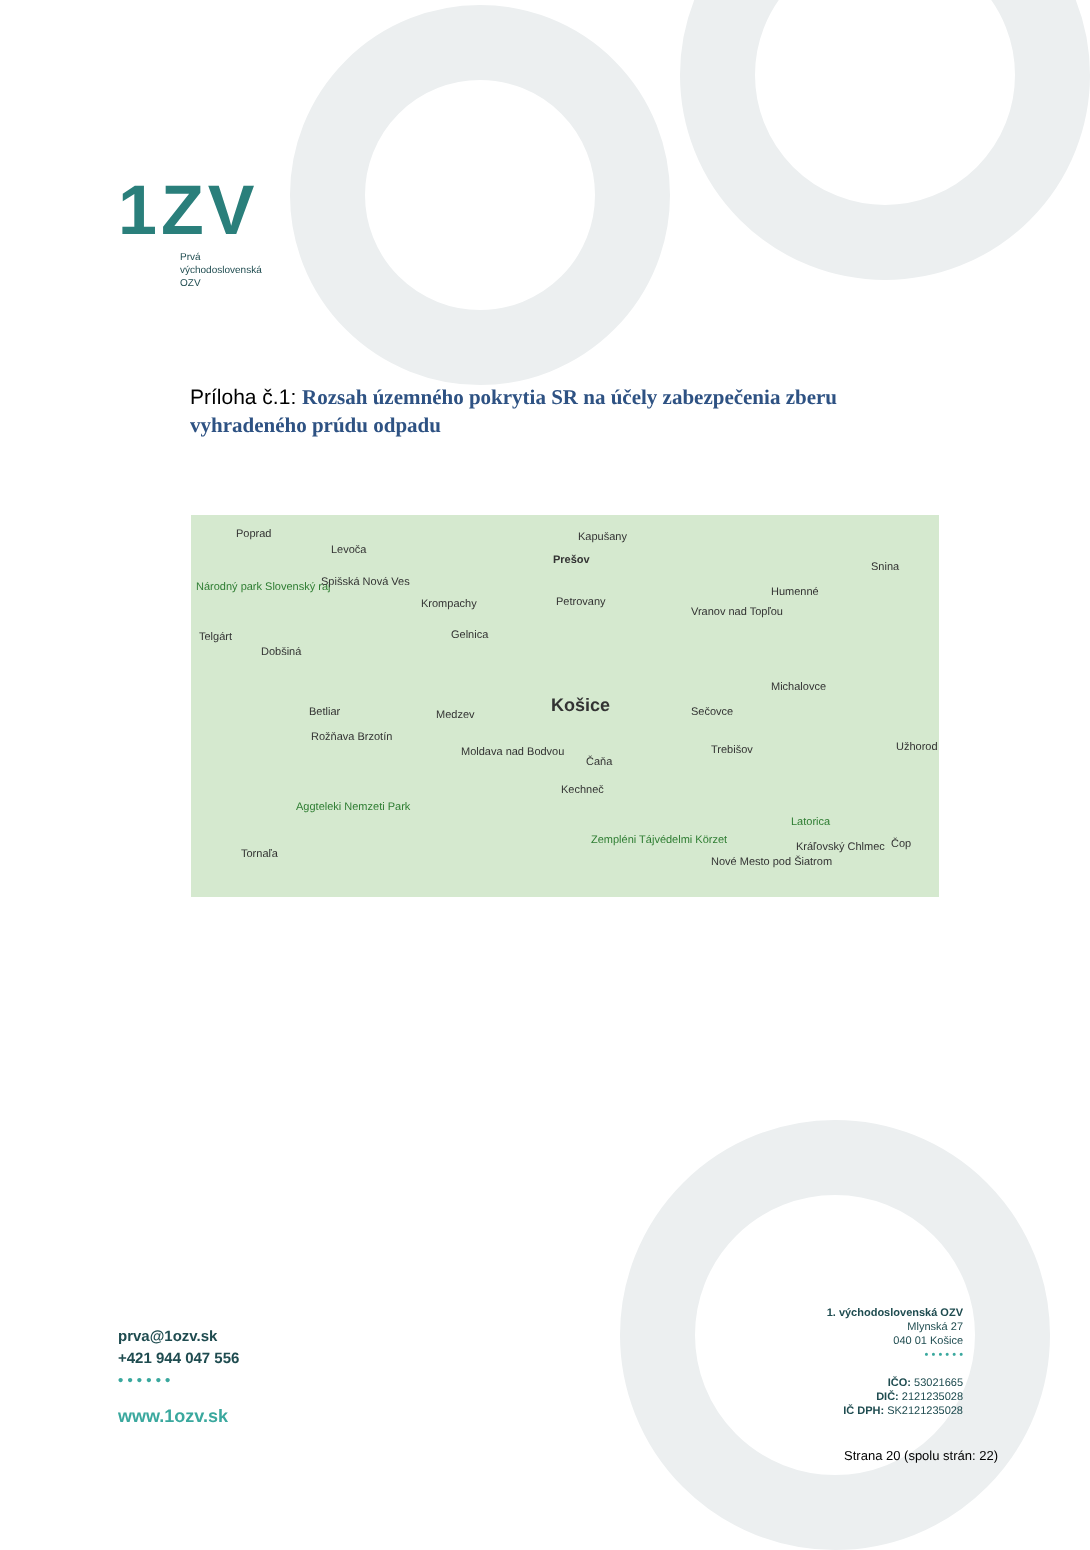1ZV
Prvá
východoslovenská
OZV
Príloha č.1: Rozsah územného pokrytia SR na účely zabezpečenia zberu vyhradeného prúdu odpadu
Poprad
Levoča
Kapušany
Prešov
Národný park Slovenský raj Spišská Nová Ves
Krompachy Petrovany
Humenné
Snina
Telgárt Gelnica
Vranov nad Topľou
Dobšiná
Michalovce
Košice Betliar Medzev Sečovce
Rožňava Brzotín
Moldava nad Bodvou
Čaňa
Trebišov Užhorod
Kechneč
Aggteleki Nemzeti Park
Latorica
Zempléni Tájvédelmi Körzet
Nové Mesto pod Šiatrom
Kráľovský Chlmec
Tornaľa
Čop
prva@1ozv.sk
+421 944 047 556
• • • • • •
www.1ozv.sk
1. východoslovenská OZV
Mlynská 27
040 01 Košice
• • • • • •
IČO: 53021665
DIČ: 2121235028
IČ DPH: SK2121235028
Strana 20 (spolu strán: 22)